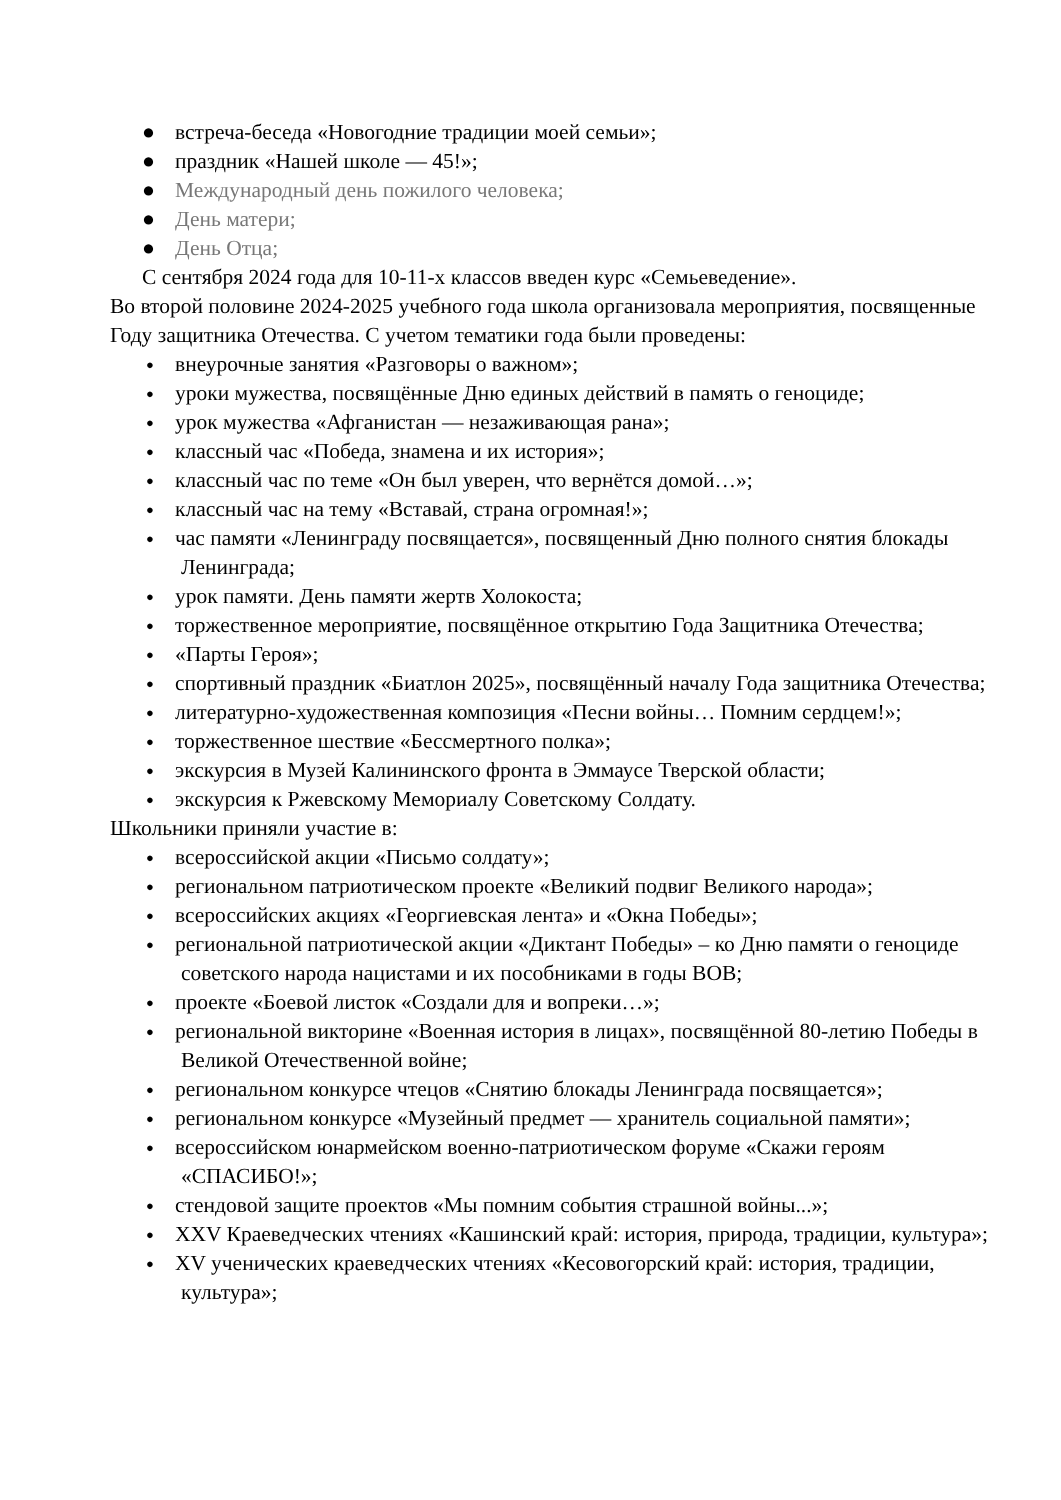● встреча-беседа «Новогодние традиции моей семьи»;
● праздник «Нашей школе — 45!»;
● Международный день пожилого человека;
● День матери;
● День Отца;
С сентября 2024 года для 10-11-х классов введен курс «Семьеведение».
Во второй половине 2024-2025 учебного года школа организовала мероприятия, посвященные Году защитника Отечества. С учетом тематики года были проведены:
● внеурочные занятия «Разговоры о важном»;
● уроки мужества, посвящённые Дню единых действий в память о геноциде;
● урок мужества «Афганистан — незаживающая рана»;
● классный час «Победа, знамена и их история»;
● классный час по теме «Он был уверен, что вернётся домой…»;
● классный час на тему «Вставай, страна огромная!»;
● час памяти «Ленинграду посвящается», посвященный Дню полного снятия блокады Ленинграда;
● урок памяти. День памяти жертв Холокоста;
● торжественное мероприятие, посвящённое открытию Года Защитника Отечества;
● «Парты Героя»;
● спортивный праздник «Биатлон 2025», посвящённый началу Года защитника Отечества;
● литературно-художественная композиция «Песни войны… Помним сердцем!»;
● торжественное шествие «Бессмертного полка»;
● экскурсия в Музей Калининского фронта в Эммаусе Тверской области;
● экскурсия к Ржевскому Мемориалу Советскому Солдату.
Школьники приняли участие в:
● всероссийской акции «Письмо солдату»;
● региональном патриотическом проекте «Великий подвиг Великого народа»;
● всероссийских акциях «Георгиевская лента» и «Окна Победы»;
● региональной патриотической акции «Диктант Победы» – ко Дню памяти о геноциде советского народа нацистами и их пособниками в годы ВОВ;
● проекте «Боевой листок «Создали для и вопреки…»;
● региональной викторине «Военная история в лицах», посвящённой 80-летию Победы в Великой Отечественной войне;
● региональном конкурсе чтецов «Снятию блокады Ленинграда посвящается»;
● региональном конкурсе «Музейный предмет — хранитель социальной памяти»;
● всероссийском юнармейском военно-патриотическом форуме «Скажи героям «СПАСИБО!»;
● стендовой защите проектов «Мы помним события страшной войны...»;
● XXV Краеведческих чтениях «Кашинский край: история, природа, традиции, культура»;
● XV ученических краеведческих чтениях «Кесовогорский край: история, традиции, культура»;